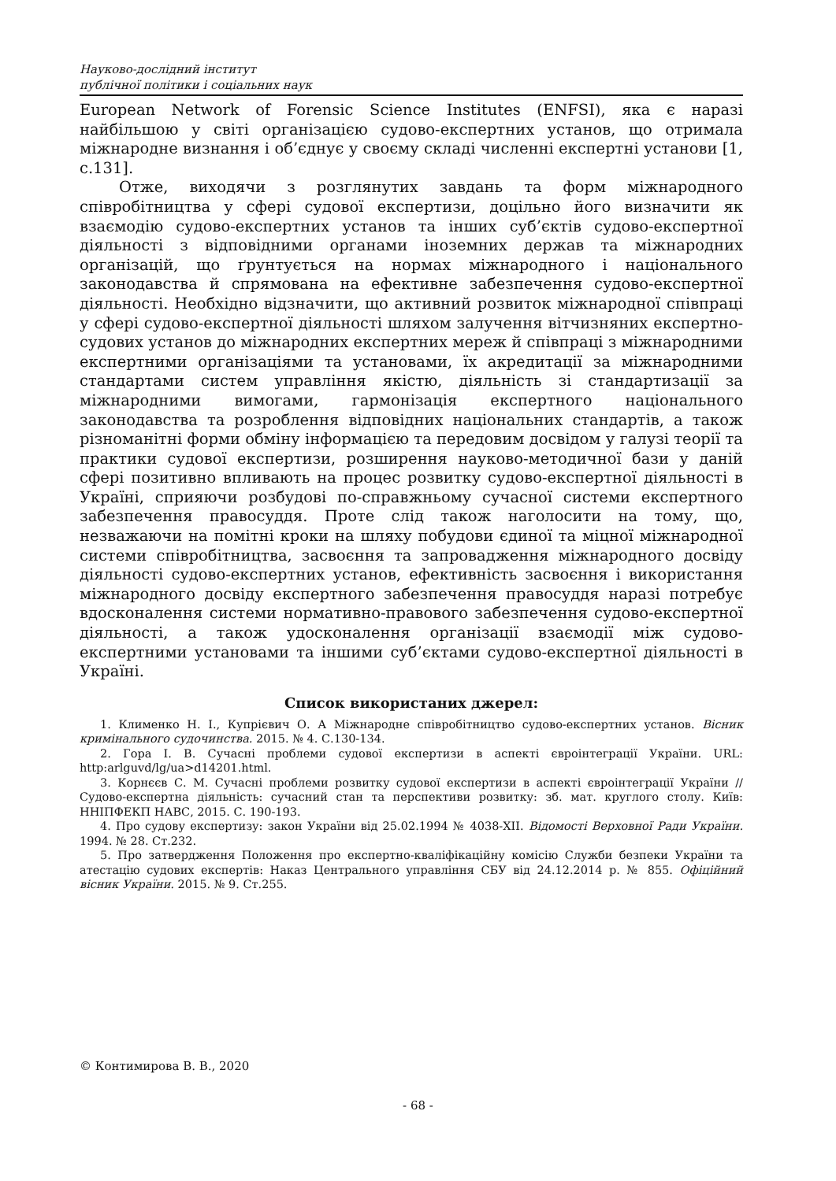Науково-дослідний інститут
публічної політики і соціальних наук
European Network of Forensic Science Institutes (ENFSI), яка є наразі найбільшою у світі організацією судово-експертних установ, що отримала міжнародне визнання і об’єднує у своєму складі численні експертні установи [1, с.131].
Отже, виходячи з розглянутих завдань та форм міжнародного співробітництва у сфері судової експертизи, доцільно його визначити як взаємодію судово-експертних установ та інших суб’єктів судово-експертної діяльності з відповідними органами іноземних держав та міжнародних організацій, що ґрунтується на нормах міжнародного і національного законодавства й спрямована на ефективне забезпечення судово-експертної діяльності. Необхідно відзначити, що активний розвиток міжнародної співпраці у сфері судово-експертної діяльності шляхом залучення вітчизняних експертно-судових установ до міжнародних експертних мереж й співпраці з міжнародними експертними організаціями та установами, їх акредитації за міжнародними стандартами систем управління якістю, діяльність зі стандартизації за міжнародними вимогами, гармонізація експертного національного законодавства та розроблення відповідних національних стандартів, а також різноманітні форми обміну інформацією та передовим досвідом у галузі теорії та практики судової експертизи, розширення науково-методичної бази у даній сфері позитивно впливають на процес розвитку судово-експертної діяльності в Україні, сприяючи розбудові по-справжньому сучасної системи експертного забезпечення правосуддя. Проте слід також наголосити на тому, що, незважаючи на помітні кроки на шляху побудови єдиної та міцної міжнародної системи співробітництва, засвоєння та запровадження міжнародного досвіду діяльності судово-експертних установ, ефективність засвоєння і використання міжнародного досвіду експертного забезпечення правосуддя наразі потребує вдосконалення системи нормативно-правового забезпечення судово-експертної діяльності, а також удосконалення організації взаємодії між судово-експертними установами та іншими суб’єктами судово-експертної діяльності в Україні.
Список використаних джерел:
1. Клименко Н. І., Купрієвич О. А Міжнародне співробітництво судово-експертних установ. Вісник кримінального судочинства. 2015. № 4. С.130-134.
2. Гора І. В. Сучасні проблеми судової експертизи в аспекті євроінтеграції України. URL: http:arlguvd/lg/ua>d14201.html.
3. Корнєєв С. М. Сучасні проблеми розвитку судової експертизи в аспекті євроінтеграції України // Судово-експертна діяльність: сучасний стан та перспективи розвитку: зб. мат. круглого столу. Київ: ННІПФЕКП НАВС, 2015. С. 190-193.
4. Про судову експертизу: закон України від 25.02.1994 № 4038-XII. Відомості Верховної Ради України. 1994. № 28. Ст.232.
5. Про затвердження Положення про експертно-кваліфікаційну комісію Служби безпеки України та атестацію судових експертів: Наказ Центрального управління СБУ від 24.12.2014 р. № 855. Офіційний вісник України. 2015. № 9. Ст.255.
© Контимирова В. В., 2020
- 68 -